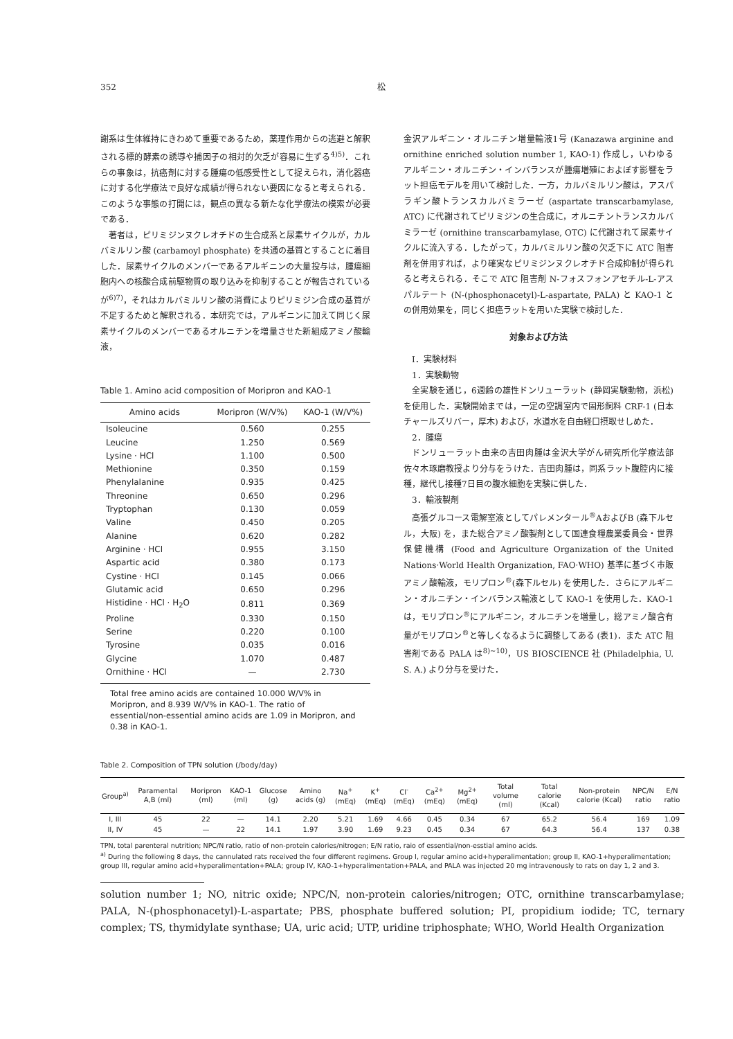352 松
謝系は生体維持にきわめて重要であるため，薬理作用からの逃避と解釈される標的酵素の誘導や捕因子の相対的欠乏が容易に生ずる<sup>4)5)</sup>．これらの事象は，抗癌剤に対する腫瘍の低感受性として捉えられ，消化器癌に対する化学療法で良好な成績が得られない要因になると考えられる．このような事態の打開には，観点の異なる新たな化学療法の模索が必要である．
著者は，ピリミジンヌクレオチドの生合成系と尿素サイクルが，カルバミルリン酸 (carbamoyl phosphate) を共通の基質とすることに着目した．尿素サイクルのメンバーであるアルギニンの大量投与は，腫瘍細胞内への核酸合成前駆物質の取り込みを抑制することが報告されているが<sup>6)7)</sup>，それはカルバミルリン酸の消費によりピリミジン合成の基質が不足するためと解釈される．本研究では，アルギニンに加えて同じく尿素サイクルのメンバーであるオルニチンを増量させた新組成アミノ酸輸液，
Table 1. Amino acid composition of Moripron and KAO-1
| Amino acids | Moripron (W/V%) | KAO-1 (W/V%) |
| --- | --- | --- |
| Isoleucine | 0.560 | 0.255 |
| Leucine | 1.250 | 0.569 |
| Lysine · HCl | 1.100 | 0.500 |
| Methionine | 0.350 | 0.159 |
| Phenylalanine | 0.935 | 0.425 |
| Threonine | 0.650 | 0.296 |
| Tryptophan | 0.130 | 0.059 |
| Valine | 0.450 | 0.205 |
| Alanine | 0.620 | 0.282 |
| Arginine · HCl | 0.955 | 3.150 |
| Aspartic acid | 0.380 | 0.173 |
| Cystine · HCl | 0.145 | 0.066 |
| Glutamic acid | 0.650 | 0.296 |
| Histidine · HCl · H<sub>2</sub>O | 0.811 | 0.369 |
| Proline | 0.330 | 0.150 |
| Serine | 0.220 | 0.100 |
| Tyrosine | 0.035 | 0.016 |
| Glycine | 1.070 | 0.487 |
| Ornithine · HCl | — | 2.730 |
Total free amino acids are contained 10.000 W/V% in Moripron, and 8.939 W/V% in KAO-1. The ratio of essential/non-essential amino acids are 1.09 in Moripron, and 0.38 in KAO-1.
金沢アルギニン・オルニチン増量輸液1号 (Kanazawa arginine and ornithine enriched solution number 1, KAO-1) 作成し，いわゆるアルギニン・オルニチン・インバランスが腫瘍増殖におよぼす影響をラット担癌モデルを用いて検討した．一方，カルバミルリン酸は，アスパラギン酸トランスカルバミラーゼ (aspartate transcarbamylase, ATC) に代謝されてピリミジンの生合成に，オルニチントランスカルバミラーゼ (ornithine transcarbamylase, OTC) に代謝されて尿素サイクルに流入する．したがって，カルバミルリン酸の欠乏下に ATC 阻害剤を併用すれば，より確実なピリミジンヌクレオチド合成抑制が得られると考えられる．そこで ATC 阻害剤 N-フォスフォンアセチル-L-アスパルテート (N-(phosphonacetyl)-L-aspartate, PALA) と KAO-1 との併用効果を，同じく担癌ラットを用いた実験で検討した．
対象および方法
I．実験材料
1．実験動物
全実験を通じ，6週齢の雄性ドンリューラット (静岡実験動物，浜松) を使用した．実験開始までは，一定の空調室内で固形飼料 CRF-1 (日本チャールズリバー，厚木) および，水道水を自由経口摂取せしめた．
2．腫瘍
ドンリューラット由来の吉田肉腫は金沢大学がん研究所化学療法部佐々木琢磨教授より分与をうけた．吉田肉腫は，同系ラット腹腔内に接種，継代し接種7日目の腹水細胞を実験に供した．
3．輸液製剤
高張グルコース電解室液としてパレメンタール<sup>®</sup>AおよびB (森下ルセル，大阪) を，また総合アミノ酸製剤として国連食糧農業委員会・世界保健機構 (Food and Agriculture Organization of the United Nations·World Health Organization, FAO·WHO) 基準に基づく市販アミノ酸輸液，モリプロン<sup>®</sup>(森下ルセル) を使用した．さらにアルギニン・オルニチン・インバランス輸液として KAO-1 を使用した．KAO-1 は，モリプロン<sup>®</sup>にアルギニン，オルニチンを増量し，総アミノ酸含有量がモリプロン<sup>®</sup>と等しくなるように調整してある (表1)．また ATC 阻害剤である PALA は<sup>8)~10)</sup>，US BIOSCIENCE 社 (Philadelphia, U. S. A.) より分与を受けた．
Table 2. Composition of TPN solution (/body/day)
| Group<sup>a)</sup> | Paramental A,B (ml) | Moripron (ml) | KAO-1 (ml) | Glucose (g) | Amino acids (g) | Na<sup>+</sup> (mEq) | K<sup>+</sup> (mEq) | Cl<sup>-</sup> (mEq) | Ca<sup>2+</sup> (mEq) | Mg<sup>2+</sup> (mEq) | Total volume (ml) | Total calorie (Kcal) | Non-protein calorie (Kcal) | NPC/N ratio | E/N ratio |
| --- | --- | --- | --- | --- | --- | --- | --- | --- | --- | --- | --- | --- | --- | --- | --- |
| I, III | 45 | 22 | — | 14.1 | 2.20 | 5.21 | 1.69 | 4.66 | 0.45 | 0.34 | 67 | 65.2 | 56.4 | 169 | 1.09 |
| II, IV | 45 | — | 22 | 14.1 | 1.97 | 3.90 | 1.69 | 9.23 | 0.45 | 0.34 | 67 | 64.3 | 56.4 | 137 | 0.38 |
TPN, total parenteral nutrition; NPC/N ratio, ratio of non-protein calories/nitrogen; E/N ratio, raio of essential/non-esstial amino acids.
<sup>a)</sup> During the following 8 days, the cannulated rats received the four different regimens. Group I, regular amino acid+hyperalimentation; group II, KAO-1+hyperalimentation; group III, regular amino acid+hyperalimentation+PALA; group IV, KAO-1+hyperalimentation+PALA, and PALA was injected 20 mg intravenously to rats on day 1, 2 and 3.
solution number 1; NO, nitric oxide; NPC/N, non-protein calories/nitrogen; OTC, ornithine transcarbamylase; PALA, N-(phosphonacetyl)-L-aspartate; PBS, phosphate buffered solution; PI, propidium iodide; TC, ternary complex; TS, thymidylate synthase; UA, uric acid; UTP, uridine triphosphate; WHO, World Health Organization